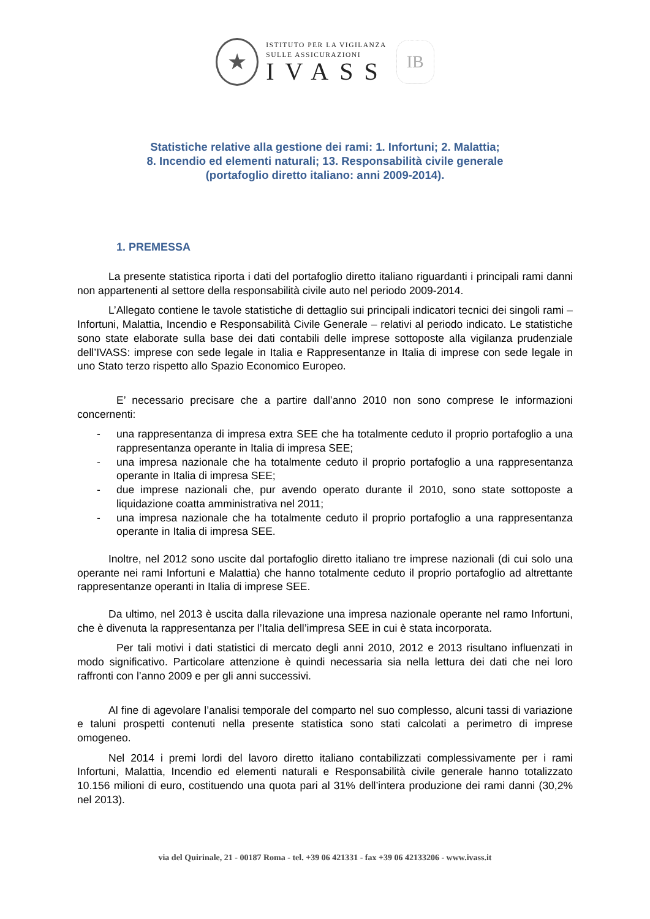★
ISTITUTO PER LA VIGILANZA
SULLE ASSICURAZIONI
IVASS
IB
Statistiche relative alla gestione dei rami: 1. Infortuni; 2. Malattia;
8. Incendio ed elementi naturali; 13. Responsabilità civile generale
(portafoglio diretto italiano: anni 2009-2014).
1. PREMESSA
La presente statistica riporta i dati del portafoglio diretto italiano riguardanti i principali rami danni non appartenenti al settore della responsabilità civile auto nel periodo 2009-2014.
L’Allegato contiene le tavole statistiche di dettaglio sui principali indicatori tecnici dei singoli rami – Infortuni, Malattia, Incendio e Responsabilità Civile Generale – relativi al periodo indicato. Le statistiche sono state elaborate sulla base dei dati contabili delle imprese sottoposte alla vigilanza prudenziale dell’IVASS: imprese con sede legale in Italia e Rappresentanze in Italia di imprese con sede legale in uno Stato terzo rispetto allo Spazio Economico Europeo.
E’ necessario precisare che a partire dall’anno 2010 non sono comprese le informazioni concernenti:
- una rappresentanza di impresa extra SEE che ha totalmente ceduto il proprio portafoglio a una rappresentanza operante in Italia di impresa SEE;
- una impresa nazionale che ha totalmente ceduto il proprio portafoglio a una rappresentanza operante in Italia di impresa SEE;
- due imprese nazionali che, pur avendo operato durante il 2010, sono state sottoposte a liquidazione coatta amministrativa nel 2011;
- una impresa nazionale che ha totalmente ceduto il proprio portafoglio a una rappresentanza operante in Italia di impresa SEE.
Inoltre, nel 2012 sono uscite dal portafoglio diretto italiano tre imprese nazionali (di cui solo una operante nei rami Infortuni e Malattia) che hanno totalmente ceduto il proprio portafoglio ad altrettante rappresentanze operanti in Italia di imprese SEE.
Da ultimo, nel 2013 è uscita dalla rilevazione una impresa nazionale operante nel ramo Infortuni, che è divenuta la rappresentanza per l’Italia dell’impresa SEE in cui è stata incorporata.
Per tali motivi i dati statistici di mercato degli anni 2010, 2012 e 2013 risultano influenzati in modo significativo. Particolare attenzione è quindi necessaria sia nella lettura dei dati che nei loro raffronti con l’anno 2009 e per gli anni successivi.
Al fine di agevolare l’analisi temporale del comparto nel suo complesso, alcuni tassi di variazione e taluni prospetti contenuti nella presente statistica sono stati calcolati a perimetro di imprese omogeneo.
Nel 2014 i premi lordi del lavoro diretto italiano contabilizzati complessivamente per i rami Infortuni, Malattia, Incendio ed elementi naturali e Responsabilità civile generale hanno totalizzato 10.156 milioni di euro, costituendo una quota pari al 31% dell’intera produzione dei rami danni (30,2% nel 2013).
via del Quirinale, 21 - 00187 Roma - tel. +39 06 421331 - fax +39 06 42133206 - www.ivass.it